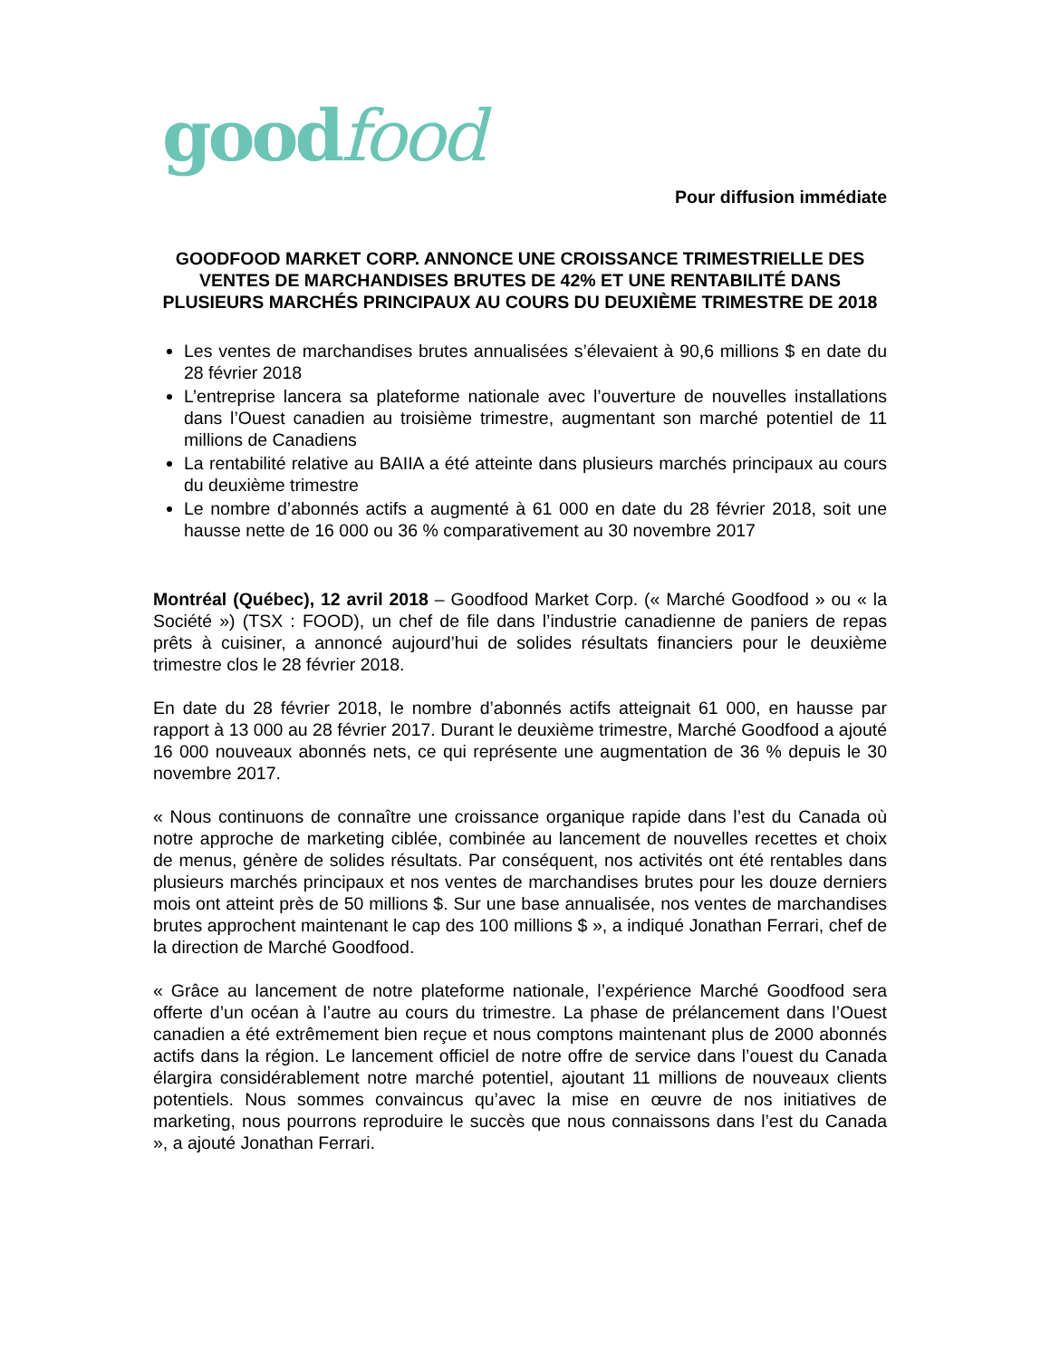goodfood
Pour diffusion immédiate
GOODFOOD MARKET CORP. ANNONCE UNE CROISSANCE TRIMESTRIELLE DES VENTES DE MARCHANDISES BRUTES DE 42% ET UNE RENTABILITÉ DANS PLUSIEURS MARCHÉS PRINCIPAUX AU COURS DU DEUXIÈME TRIMESTRE DE 2018
Les ventes de marchandises brutes annualisées s’élevaient à 90,6 millions $ en date du 28 février 2018
L’entreprise lancera sa plateforme nationale avec l’ouverture de nouvelles installations dans l’Ouest canadien au troisième trimestre, augmentant son marché potentiel de 11 millions de Canadiens
La rentabilité relative au BAIIA a été atteinte dans plusieurs marchés principaux au cours du deuxième trimestre
Le nombre d’abonnés actifs a augmenté à 61 000 en date du 28 février 2018, soit une hausse nette de 16 000 ou 36 % comparativement au 30 novembre 2017
Montréal (Québec), 12 avril 2018 – Goodfood Market Corp. (« Marché Goodfood » ou « la Société ») (TSX : FOOD), un chef de file dans l’industrie canadienne de paniers de repas prêts à cuisiner, a annoncé aujourd’hui de solides résultats financiers pour le deuxième trimestre clos le 28 février 2018.
En date du 28 février 2018, le nombre d’abonnés actifs atteignait 61 000, en hausse par rapport à 13 000 au 28 février 2017. Durant le deuxième trimestre, Marché Goodfood a ajouté 16 000 nouveaux abonnés nets, ce qui représente une augmentation de 36 % depuis le 30 novembre 2017.
« Nous continuons de connaître une croissance organique rapide dans l’est du Canada où notre approche de marketing ciblée, combinée au lancement de nouvelles recettes et choix de menus, génère de solides résultats. Par conséquent, nos activités ont été rentables dans plusieurs marchés principaux et nos ventes de marchandises brutes pour les douze derniers mois ont atteint près de 50 millions $. Sur une base annualisée, nos ventes de marchandises brutes approchent maintenant le cap des 100 millions $ », a indiqué Jonathan Ferrari, chef de la direction de Marché Goodfood.
« Grâce au lancement de notre plateforme nationale, l’expérience Marché Goodfood sera offerte d’un océan à l’autre au cours du trimestre. La phase de prélancement dans l’Ouest canadien a été extrêmement bien reçue et nous comptons maintenant plus de 2000 abonnés actifs dans la région. Le lancement officiel de notre offre de service dans l’ouest du Canada élargira considérablement notre marché potentiel, ajoutant 11 millions de nouveaux clients potentiels. Nous sommes convaincus qu’avec la mise en œuvre de nos initiatives de marketing, nous pourrons reproduire le succès que nous connaissons dans l’est du Canada », a ajouté Jonathan Ferrari.